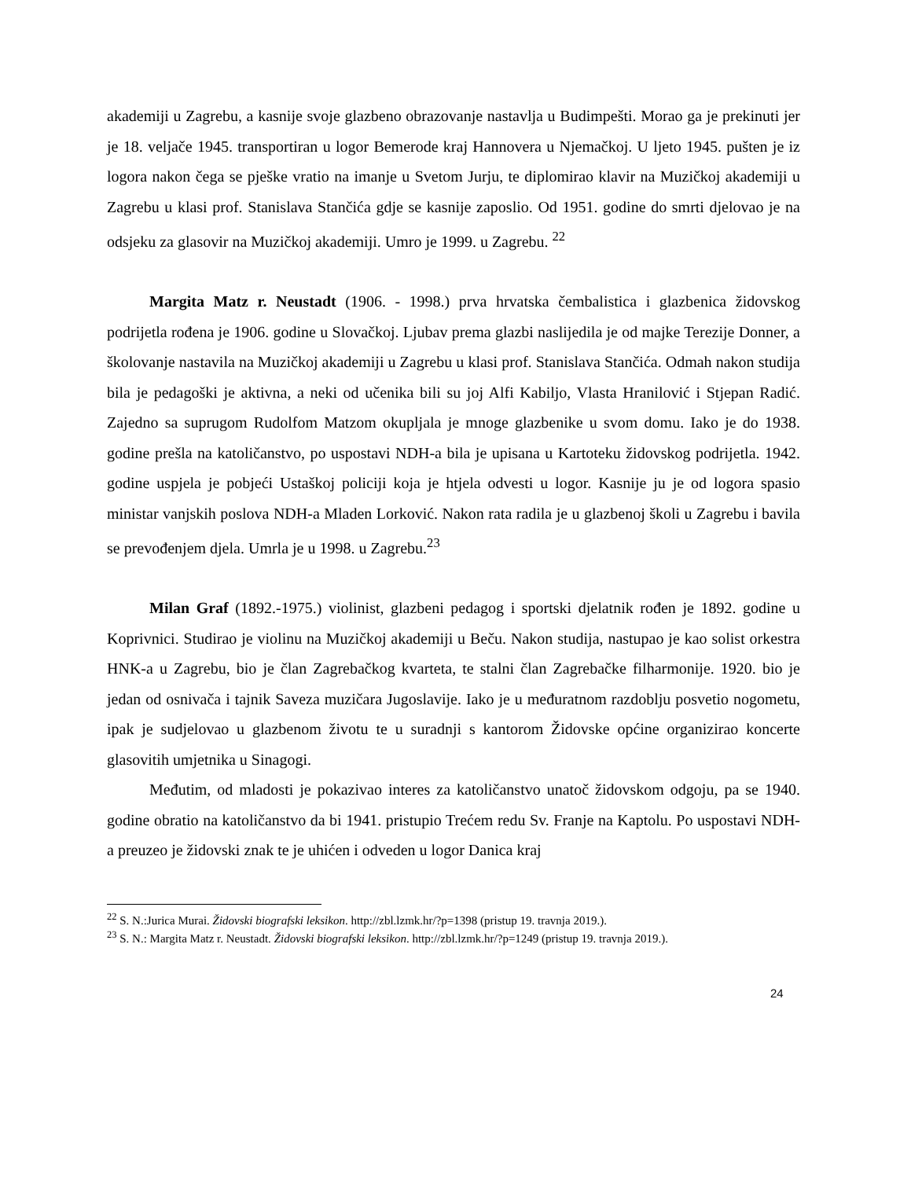akademiji u Zagrebu, a kasnije svoje glazbeno obrazovanje nastavlja u Budimpešti. Morao ga je prekinuti jer je 18. veljače 1945. transportiran u logor Bemerode kraj Hannovera u Njemačkoj. U ljeto 1945. pušten je iz logora nakon čega se pješke vratio na imanje u Svetom Jurju, te diplomirao klavir na Muzičkoj akademiji u Zagrebu u klasi prof. Stanislava Stančića gdje se kasnije zaposlio. Od 1951. godine do smrti djelovao je na odsjeku za glasovir na Muzičkoj akademiji. Umro je 1999. u Zagrebu. <sup>22</sup>
Margita Matz r. Neustadt (1906. - 1998.) prva hrvatska čembalistica i glazbenica židovskog podrijetla rođena je 1906. godine u Slovačkoj. Ljubav prema glazbi naslijedila je od majke Terezije Donner, a školovanje nastavila na Muzičkoj akademiji u Zagrebu u klasi prof. Stanislava Stančića. Odmah nakon studija bila je pedagoški je aktivna, a neki od učenika bili su joj Alfi Kabiljo, Vlasta Hranilović i Stjepan Radić. Zajedno sa suprugom Rudolfom Matzom okupljala je mnoge glazbenike u svom domu. Iako je do 1938. godine prešla na katoličanstvo, po uspostavi NDH-a bila je upisana u Kartoteku židovskog podrijetla. 1942. godine uspjela je pobjeći Ustaškoj policiji koja je htjela odvesti u logor. Kasnije ju je od logora spasio ministar vanjskih poslova NDH-a Mladen Lorković. Nakon rata radila je u glazbenoj školi u Zagrebu i bavila se prevođenjem djela. Umrla je u 1998. u Zagrebu.<sup>23</sup>
Milan Graf (1892.-1975.) violinist, glazbeni pedagog i sportski djelatnik rođen je 1892. godine u Koprivnici. Studirao je violinu na Muzičkoj akademiji u Beču. Nakon studija, nastupao je kao solist orkestra HNK-a u Zagrebu, bio je član Zagrebačkog kvarteta, te stalni član Zagrebačke filharmonije. 1920. bio je jedan od osnivača i tajnik Saveza muzičara Jugoslavije. Iako je u međuratnom razdoblju posvetio nogometu, ipak je sudjelovao u glazbenom životu te u suradnji s kantorom Židovske općine organizirao koncerte glasovitih umjetnika u Sinagogi.
Međutim, od mladosti je pokazivao interes za katoličanstvo unatoč židovskom odgoju, pa se 1940. godine obratio na katoličanstvo da bi 1941. pristupio Trećem redu Sv. Franje na Kaptolu. Po uspostavi NDH-a preuzeo je židovski znak te je uhićen i odveden u logor Danica kraj
<sup>22</sup> S. N.:Jurica Murai. Židovski biografski leksikon. http://zbl.lzmk.hr/?p=1398 (pristup 19. travnja 2019.).
<sup>23</sup> S. N.: Margita Matz r. Neustadt. Židovski biografski leksikon. http://zbl.lzmk.hr/?p=1249 (pristup 19. travnja 2019.).
24